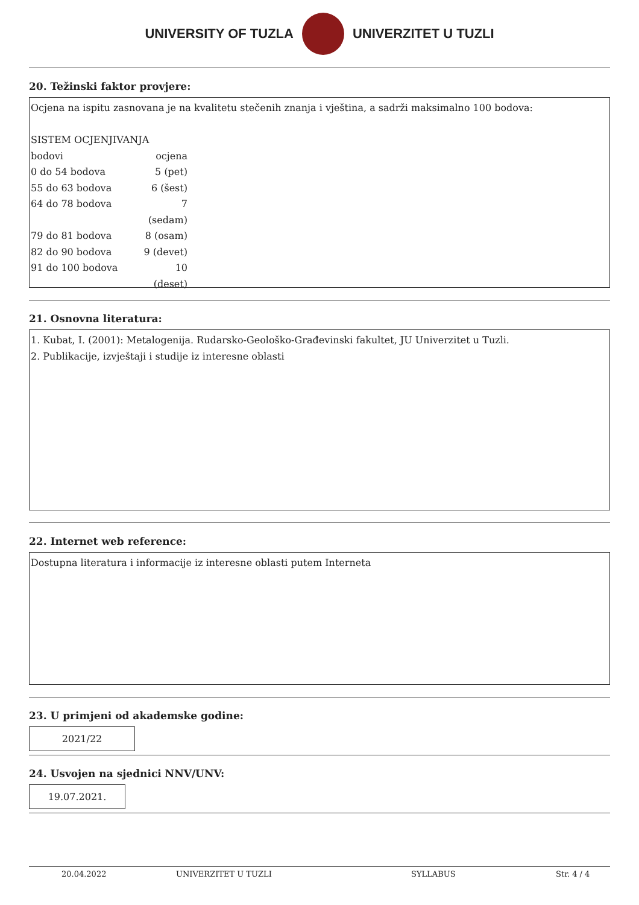UNIVERSITY OF TUZLA UNIVERZITET U TUZLI
20. Težinski faktor provjere:
Ocjena na ispitu zasnovana je na kvalitetu stečenih znanja i vještina, a sadrži maksimalno 100 bodova:
SISTEM OCJENJIVANJA
bodovi ocjena 0 do 54 bodova 5 (pet) 55 do 63 bodova 6 (šest) 64 do 78 bodova 7 (sedam) 79 do 81 bodova 8 (osam) 82 do 90 bodova 9 (devet) 91 do 100 bodova 10 (deset)
21. Osnovna literatura:
1. Kubat, I. (2001): Metalogenija. Rudarsko-Geološko-Građevinski fakultet, JU Univerzitet u Tuzli.
2. Publikacije, izvještaji i studije iz interesne oblasti
22. Internet web reference:
Dostupna literatura i informacije iz interesne oblasti putem Interneta
23. U primjeni od akademske godine:
2021/22
24. Usvojen na sjednici NNV/UNV:
19.07.2021.
20.04.2022 UNIVERZITET U TUZLI SYLLABUS Str. 4 / 4